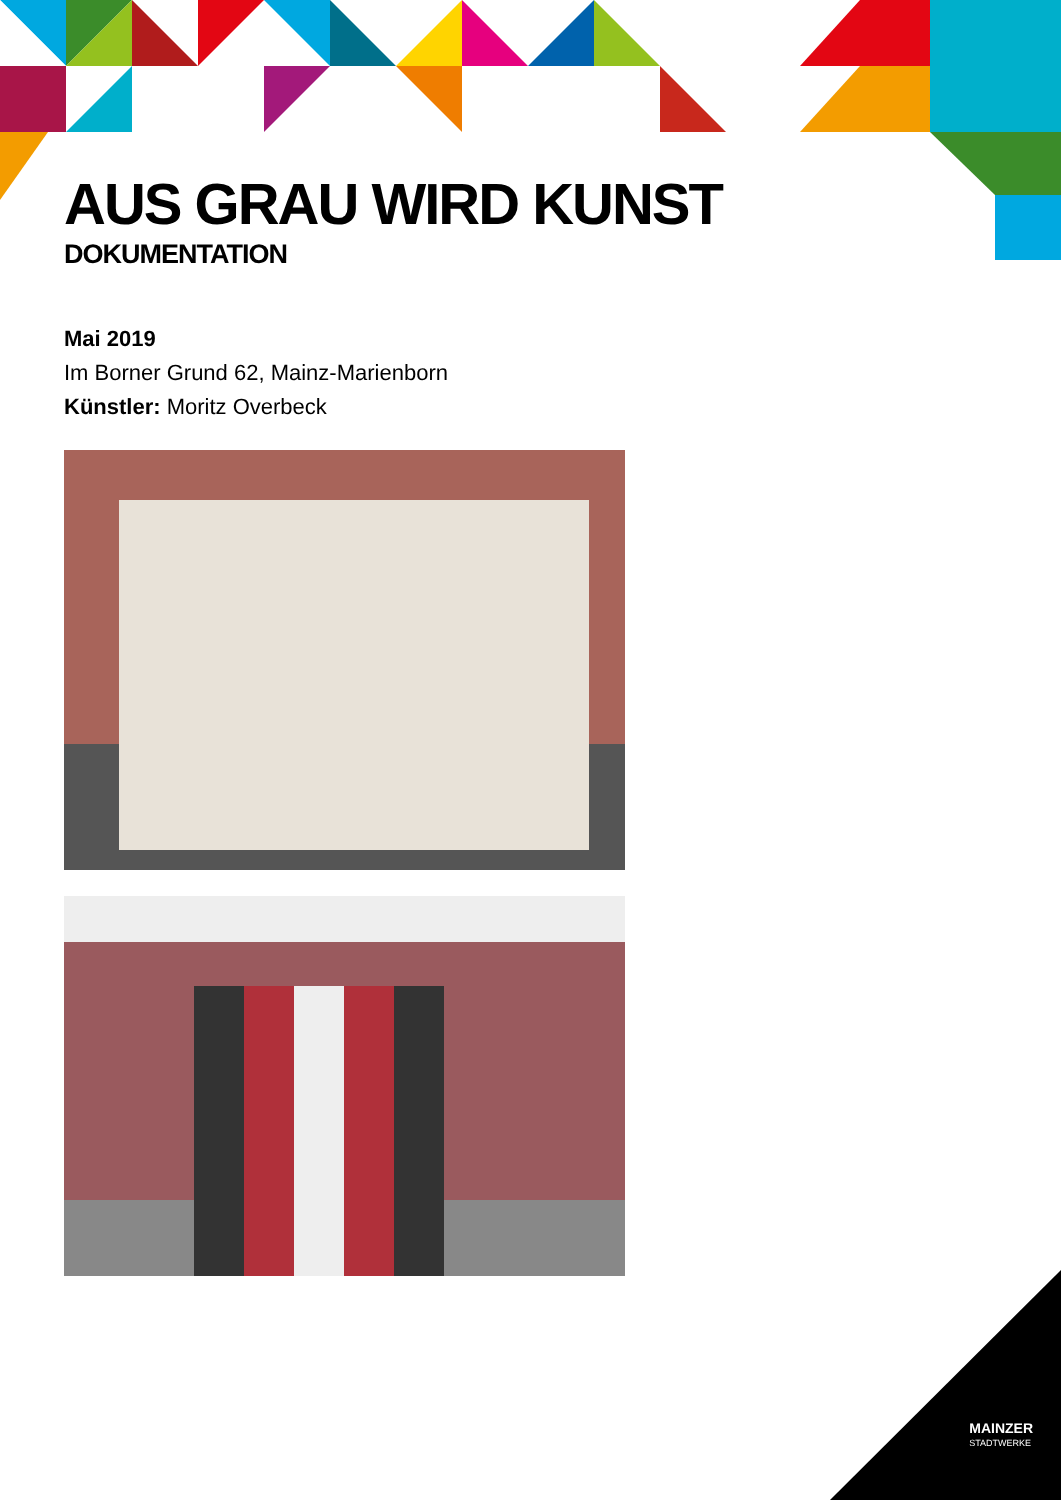AUS GRAU WIRD KUNST
DOKUMENTATION
Mai 2019
Im Borner Grund 62, Mainz-Marienborn
Künstler: Moritz Overbeck
MAINZER
STADTWERKE